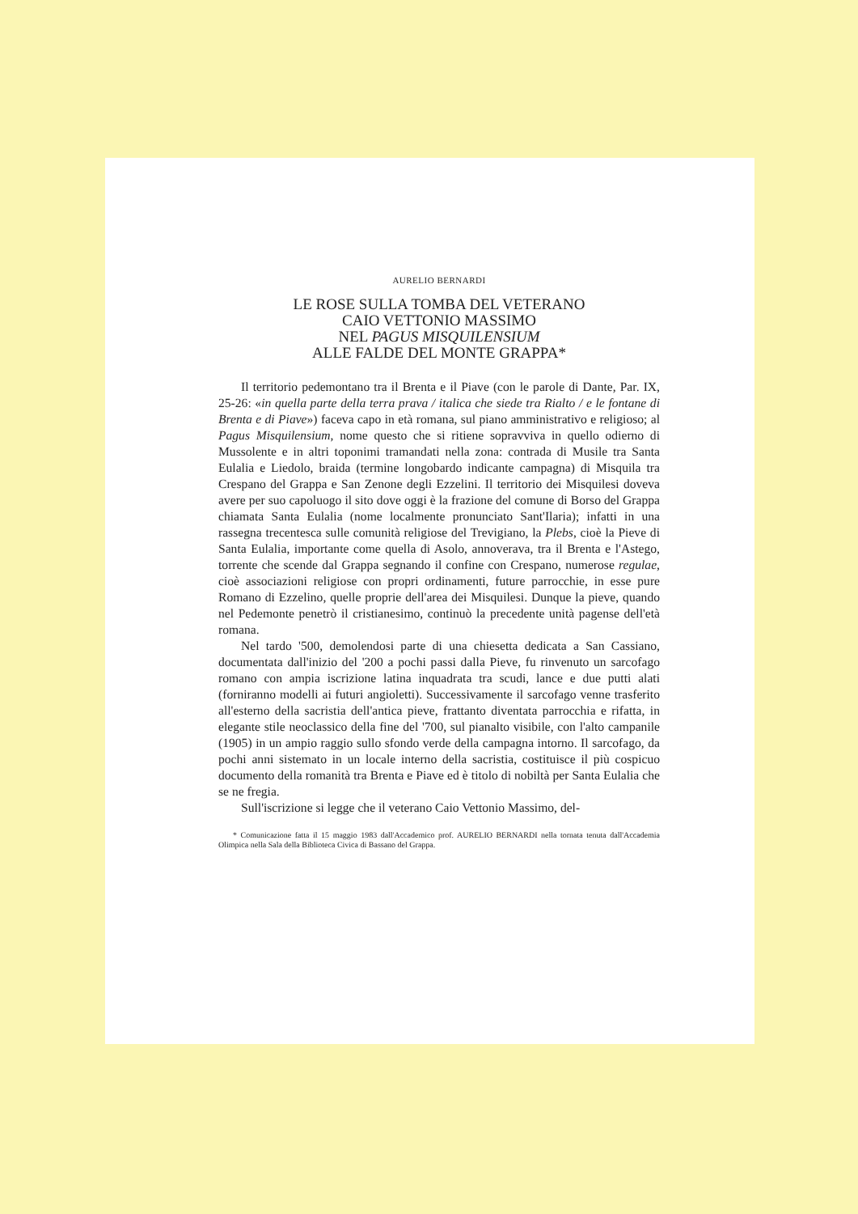AURELIO BERNARDI
LE ROSE SULLA TOMBA DEL VETERANO
CAIO VETTONIO MASSIMO
NEL PAGUS MISQUILENSIUM
ALLE FALDE DEL MONTE GRAPPA*
Il territorio pedemontano tra il Brenta e il Piave (con le parole di Dante, Par. IX, 25-26: «in quella parte della terra prava / italica che siede tra Rialto / e le fontane di Brenta e di Piave») faceva capo in età romana, sul piano amministrativo e religioso; al Pagus Misquilensium, nome questo che si ritiene sopravviva in quello odierno di Mussolente e in altri toponimi tramandati nella zona: contrada di Musile tra Santa Eulalia e Liedolo, braida (termine longobardo indicante campagna) di Misquila tra Crespano del Grappa e San Zenone degli Ezzelini. Il territorio dei Misquilesi doveva avere per suo capoluogo il sito dove oggi è la frazione del comune di Borso del Grappa chiamata Santa Eulalia (nome localmente pronunciato Sant'Ilaria); infatti in una rassegna trecentesca sulle comunità religiose del Trevigiano, la Plebs, cioè la Pieve di Santa Eulalia, importante come quella di Asolo, annoverava, tra il Brenta e l'Astego, torrente che scende dal Grappa segnando il confine con Crespano, numerose regulae, cioè associazioni religiose con propri ordinamenti, future parrocchie, in esse pure Romano di Ezzelino, quelle proprie dell'area dei Misquilesi. Dunque la pieve, quando nel Pedemonte penetrò il cristianesimo, continuò la precedente unità pagense dell'età romana.
Nel tardo '500, demolendosi parte di una chiesetta dedicata a San Cassiano, documentata dall'inizio del '200 a pochi passi dalla Pieve, fu rinvenuto un sarcofago romano con ampia iscrizione latina inquadrata tra scudi, lance e due putti alati (forniranno modelli ai futuri angioletti). Successivamente il sarcofago venne trasferito all'esterno della sacristia dell'antica pieve, frattanto diventata parrocchia e rifatta, in elegante stile neoclassico della fine del '700, sul pianalto visibile, con l'alto campanile (1905) in un ampio raggio sullo sfondo verde della campagna intorno. Il sarcofago, da pochi anni sistemato in un locale interno della sacristia, costituisce il più cospicuo documento della romanità tra Brenta e Piave ed è titolo di nobiltà per Santa Eulalia che se ne fregia.
Sull'iscrizione si legge che il veterano Caio Vettonio Massimo, del-
* Comunicazione fatta il 15 maggio 1983 dall'Accademico prof. AURELIO BERNARDI nella tornata tenuta dall'Accademia Olimpica nella Sala della Biblioteca Civica di Bassano del Grappa.